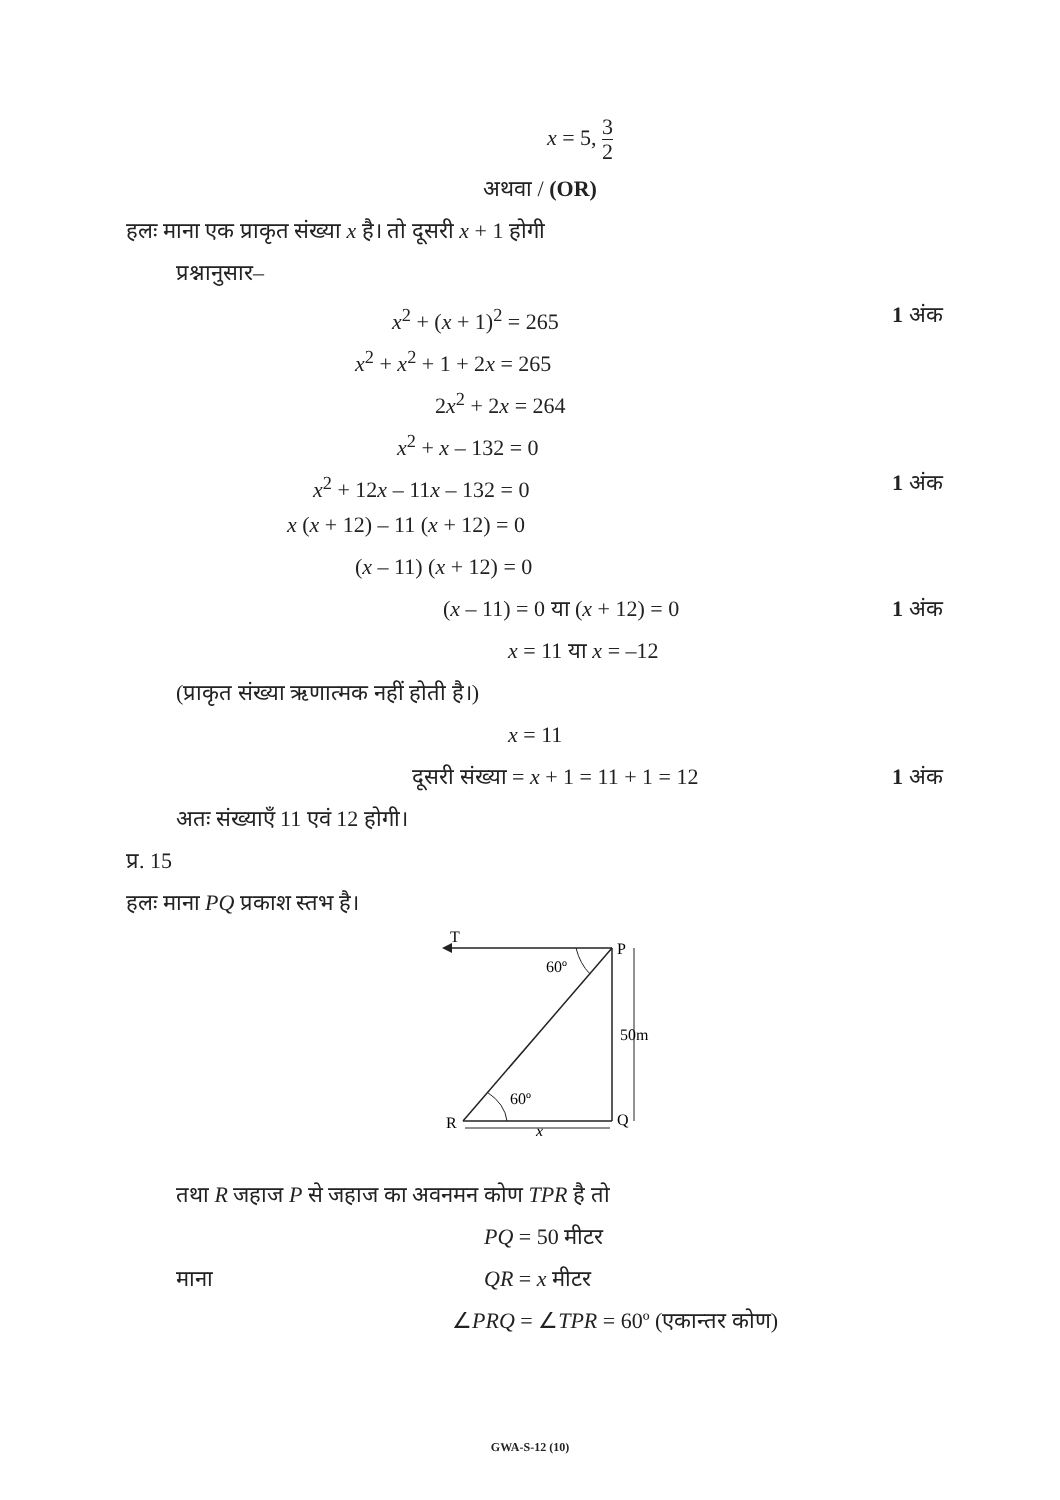x = 5, 3 2
अथवा / (OR)
हलः माना एक प्राकृत संख्या x है। तो दूसरी x + 1 होगी
प्रश्नानुसार–
x<sup>2</sup> + (x + 1)<sup>2</sup> = 265 1 अंक
x<sup>2</sup> + x<sup>2</sup> + 1 + 2x = 265 2x<sup>2</sup> + 2x = 264
x<sup>2</sup> + x – 132 = 0
x<sup>2</sup> + 12x – 11x – 132 = 0 1 अंक
x (x + 12) – 11 (x + 12) = 0 (x – 11) (x + 12) = 0 (x – 11) = 0 या (x + 12) = 0 1 अंक
x = 11 या x = –12
(प्राकृत संख्या ऋणात्मक नहीं होती है।)
x = 11
दूसरी संख्या = x + 1 = 11 + 1 = 12 1 अंक
अतः संख्याएँ 11 एवं 12 होगी।
प्र. 15
हलः माना PQ प्रकाश स्तभ है।
T
P
60º
60º
50m
R
Q
x
तथा R जहाज P से जहाज का अवनमन कोण TPR है तो
PQ = 50 मीटर
माना QR = x मीटर
∠PRQ = ∠TPR = 60º (एकान्तर कोण)
GWA-S-12 (10)